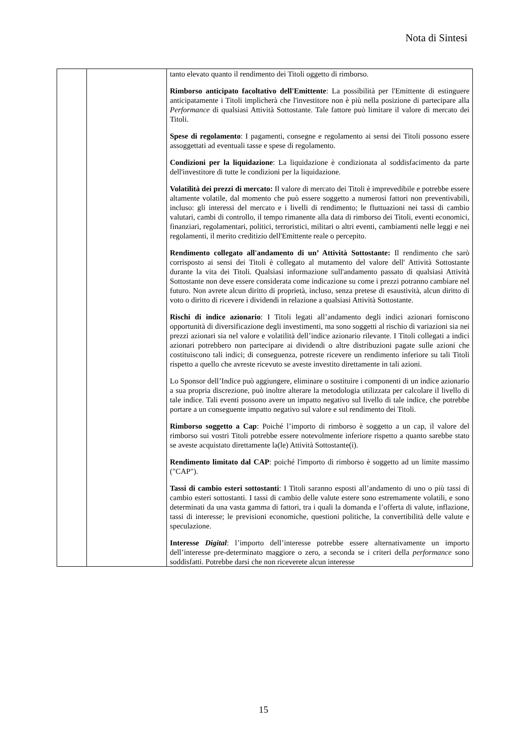Nota di Sintesi
| | | tanto elevato quanto il rendimento dei Titoli oggetto di rimborso. Rimborso anticipato facoltativo dell'Emittente : La possibilità per l'Emittente di estinguere anticipatamente i Titoli implicherà che l'investitore non è più nella posizione di partecipare alla Performance di qualsiasi Attività Sottostante. Tale fattore può limitare il valore di mercato dei Titoli. Spese di regolamento : I pagamenti, consegne e regolamento ai sensi dei Titoli possono essere assoggettati ad eventuali tasse e spese di regolamento. Condizioni per la liquidazione : La liquidazione è condizionata al soddisfacimento da parte dell'investitore di tutte le condizioni per la liquidazione. Volatilità dei prezzi di mercato: Il valore di mercato dei Titoli è imprevedibile e potrebbe essere altamente volatile, dal momento che può essere soggetto a numerosi fattori non preventivabili, incluso: gli interessi del mercato e i livelli di rendimento; le fluttuazioni nei tassi di cambio valutari, cambi di controllo, il tempo rimanente alla data di rimborso dei Titoli, eventi economici, finanziari, regolamentari, politici, terroristici, militari o altri eventi, cambiamenti nelle leggi e nei regolamenti, il merito creditizio dell'Emittente reale o percepito. Rendimento collegato all'andamento di un’ Attività Sottostante: Il rendimento che sarò corrisposto ai sensi dei Titoli è collegato al mutamento del valore dell' Attività Sottostante durante la vita dei Titoli. Qualsiasi informazione sull'andamento passato di qualsiasi Attività Sottostante non deve essere considerata come indicazione su come i prezzi potranno cambiare nel futuro. Non avrete alcun diritto di proprietà, incluso, senza pretese di esaustività, alcun diritto di voto o diritto di ricevere i dividendi in relazione a qualsiasi Attività Sottostante. Rischi di indice azionario : I Titoli legati all’andamento degli indici azionari forniscono opportunità di diversificazione degli investimenti, ma sono soggetti al rischio di variazioni sia nei prezzi azionari sia nel valore e volatilità dell’indice azionario rilevante. I Titoli collegati a indici azionari potrebbero non partecipare ai dividendi o altre distribuzioni pagate sulle azioni che costituiscono tali indici; di conseguenza, potreste ricevere un rendimento inferiore su tali Titoli rispetto a quello che avreste ricevuto se aveste investito direttamente in tali azioni. Lo Sponsor dell’Indice può aggiungere, eliminare o sostituire i componenti di un indice azionario a sua propria discrezione, può inoltre alterare la metodologia utilizzata per calcolare il livello di tale indice. Tali eventi possono avere un impatto negativo sul livello di tale indice, che potrebbe portare a un conseguente impatto negativo sul valore e sul rendimento dei Titoli. Rimborso soggetto a Cap : Poiché l’importo di rimborso è soggetto a un cap, il valore del rimborso sui vostri Titoli potrebbe essere notevolmente inferiore rispetto a quanto sarebbe stato se aveste acquistato direttamente la(le) Attività Sottostante(i). Rendimento limitato dal CAP : poiché l'importo di rimborso è soggetto ad un limite massimo ("CAP"). Tassi di cambio esteri sottostanti : I Titoli saranno esposti all’andamento di uno o più tassi di cambio esteri sottostanti. I tassi di cambio delle valute estere sono estremamente volatili, e sono determinati da una vasta gamma di fattori, tra i quali la domanda e l’offerta di valute, inflazione, tassi di interesse; le previsioni economiche, questioni politiche, la convertibilità delle valute e speculazione. Interesse Digital : l’importo dell’interesse potrebbe essere alternativamente un importo dell’interesse pre-determinato maggiore o zero, a seconda se i criteri della performance sono soddisfatti. Potrebbe darsi che non riceverete alcun interesse |
15